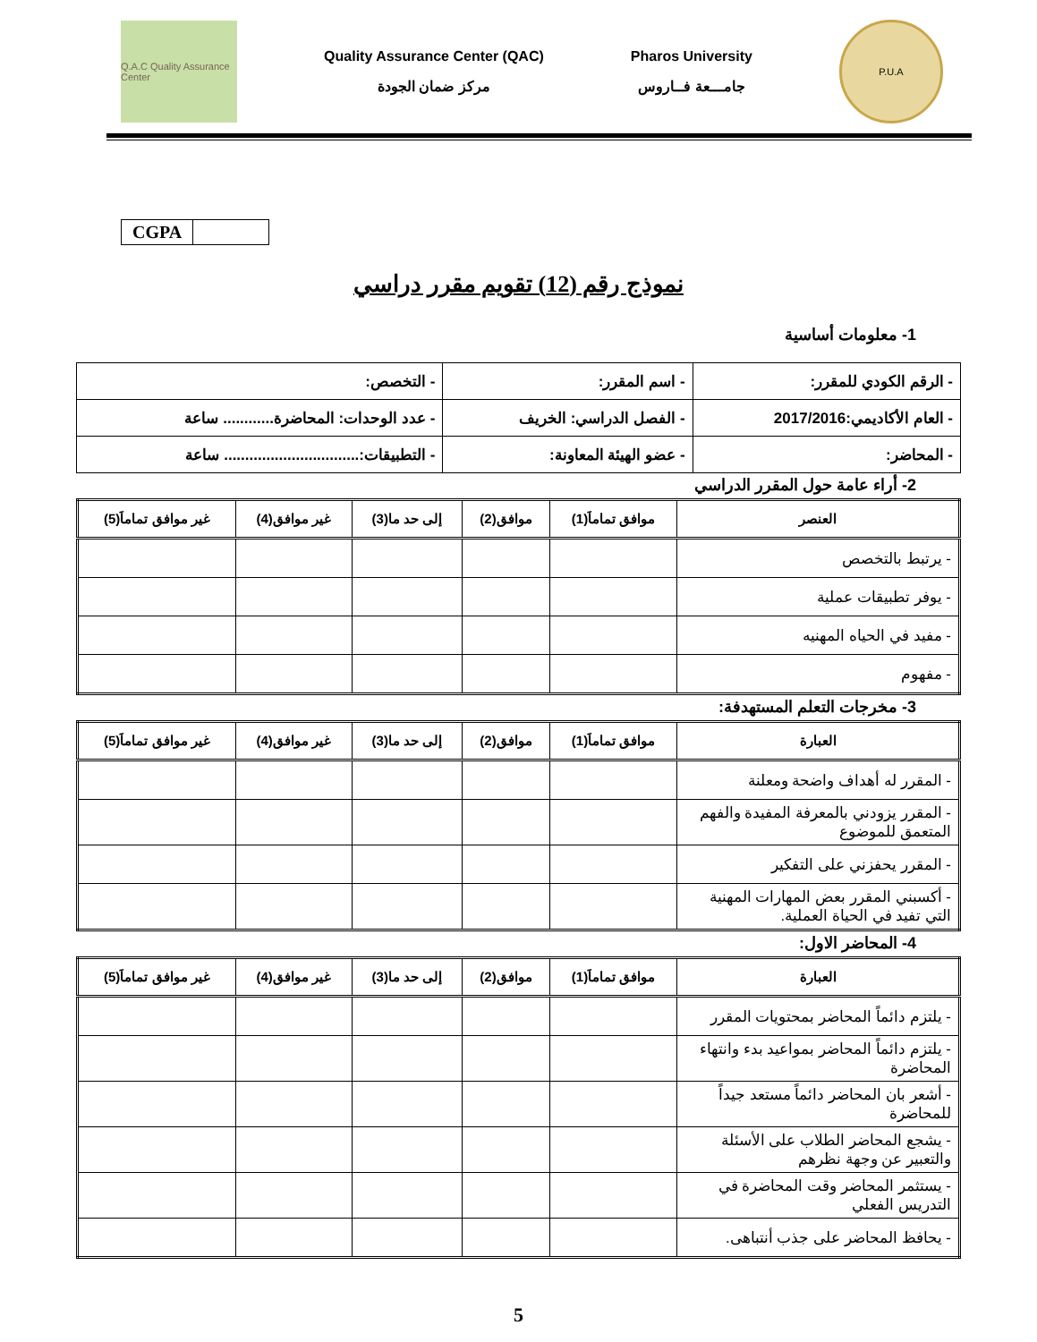Q.A.C Quality Assurance Center
Quality Assurance Center (QAC)
مركز ضمان الجودة
Pharos University
جامـــعة فــاروس
P.U.A
| CGPA | |
نموذج رقم (12) تقويم مقرر دراسي
1- معلومات أساسية
| - الرقم الكودي للمقرر: | - اسم المقرر: | - التخصص: |
| - العام الأكاديمي:2017/2016 | - الفصل الدراسي: الخريف | - عدد الوحدات: المحاضرة............ ساعة |
| - المحاضر: | - عضو الهيئة المعاونة: | - التطبيقات:................................ ساعة |
2- أراء عامة حول المقرر الدراسي
| العنصر | موافق تماماَ(1) | موافق(2) | إلى حد ما(3) | غير موافق(4) | غير موافق تماماَ(5) |
| --- | --- | --- | --- | --- | --- |
| - يرتبط بالتخصص | | | | | |
| - يوفر تطبيقات عملية | | | | | |
| - مفيد في الحياه المهنيه | | | | | |
| - مفهوم | | | | | |
3- مخرجات التعلم المستهدفة:
| العبارة | موافق تماماَ(1) | موافق(2) | إلى حد ما(3) | غير موافق(4) | غير موافق تماماَ(5) |
| --- | --- | --- | --- | --- | --- |
| - المقرر له أهداف واضحة ومعلنة | | | | | |
| - المقرر يزودني بالمعرفة المفيدة والفهم المتعمق للموضوع | | | | | |
| - المقرر يحفزني على التفكير | | | | | |
| - أكسبني المقرر بعض المهارات المهنية التي تفيد في الحياة العملية. | | | | | |
4- المحاضر الاول:
| العبارة | موافق تماماَ(1) | موافق(2) | إلى حد ما(3) | غير موافق(4) | غير موافق تماماَ(5) |
| --- | --- | --- | --- | --- | --- |
| - يلتزم دائماً المحاضر بمحتويات المقرر | | | | | |
| - يلتزم دائماً المحاضر بمواعيد بدء وانتهاء المحاضرة | | | | | |
| - أشعر بان المحاضر دائماً مستعد جيداً للمحاضرة | | | | | |
| - يشجع المحاضر الطلاب على الأسئلة والتعبير عن وجهة نظرهم | | | | | |
| - يستثمر المحاضر وقت المحاضرة في التدريس الفعلي | | | | | |
| - يحافظ المحاضر على جذب أنتباهى. | | | | | |
5